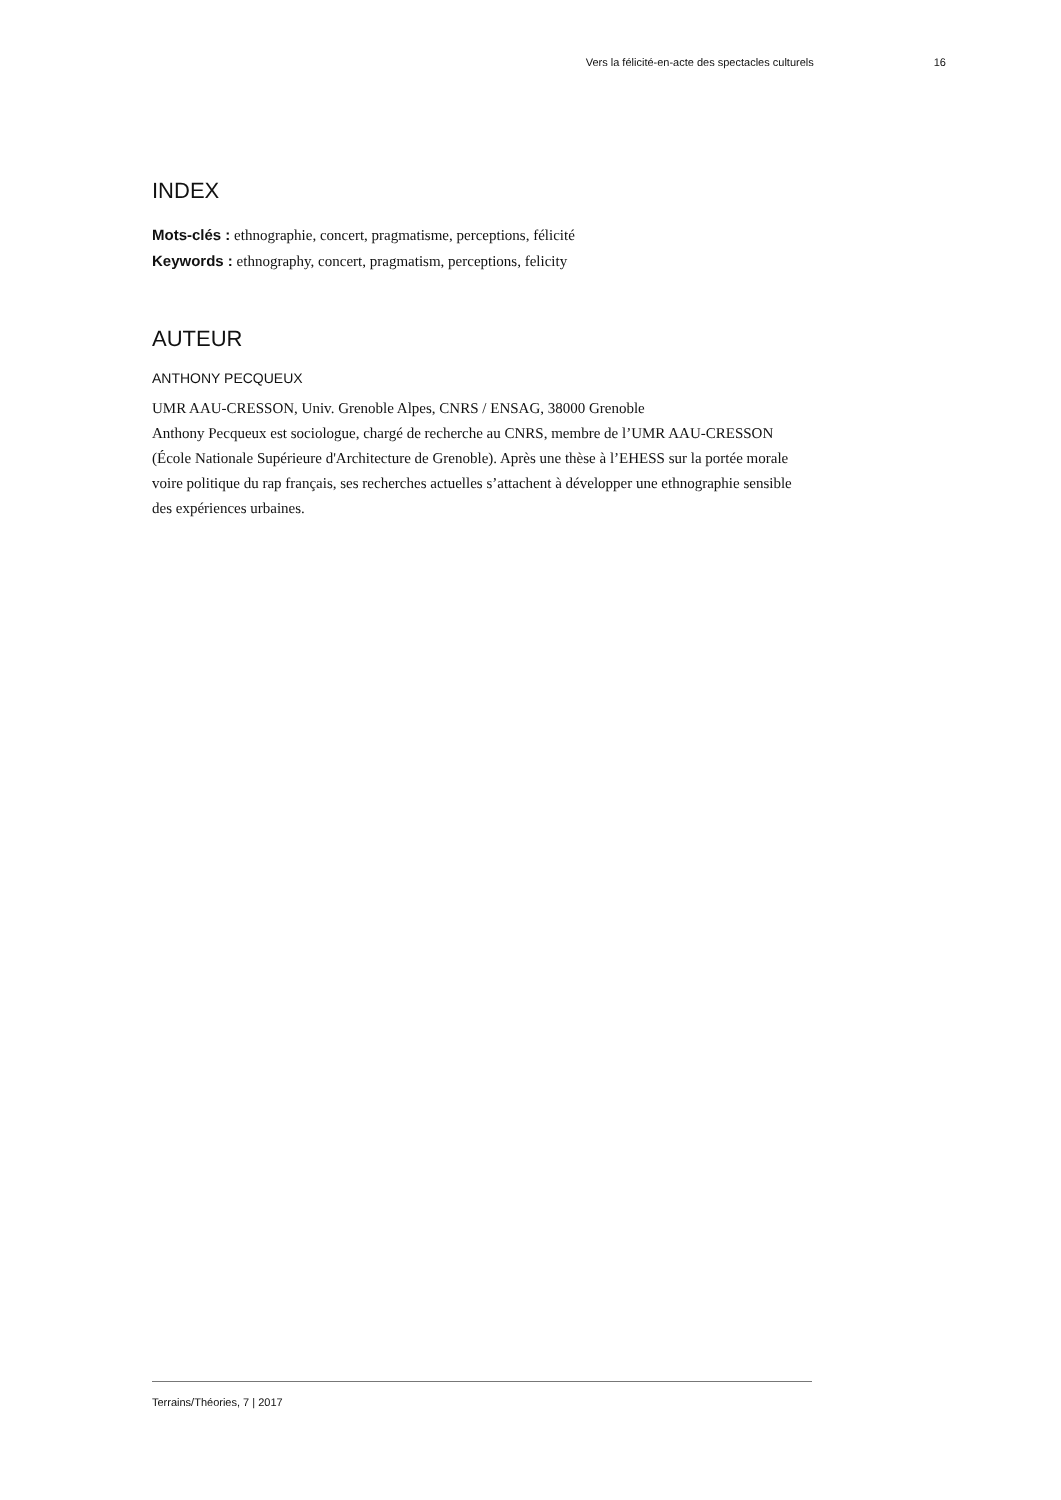Vers la félicité-en-acte des spectacles culturels 16
INDEX
Mots-clés : ethnographie, concert, pragmatisme, perceptions, félicité
Keywords : ethnography, concert, pragmatism, perceptions, felicity
AUTEUR
ANTHONY PECQUEUX
UMR AAU-CRESSON, Univ. Grenoble Alpes, CNRS / ENSAG, 38000 Grenoble
Anthony Pecqueux est sociologue, chargé de recherche au CNRS, membre de l’UMR AAU-CRESSON (École Nationale Supérieure d'Architecture de Grenoble). Après une thèse à l’EHESS sur la portée morale voire politique du rap français, ses recherches actuelles s’attachent à développer une ethnographie sensible des expériences urbaines.
Terrains/Théories, 7 | 2017